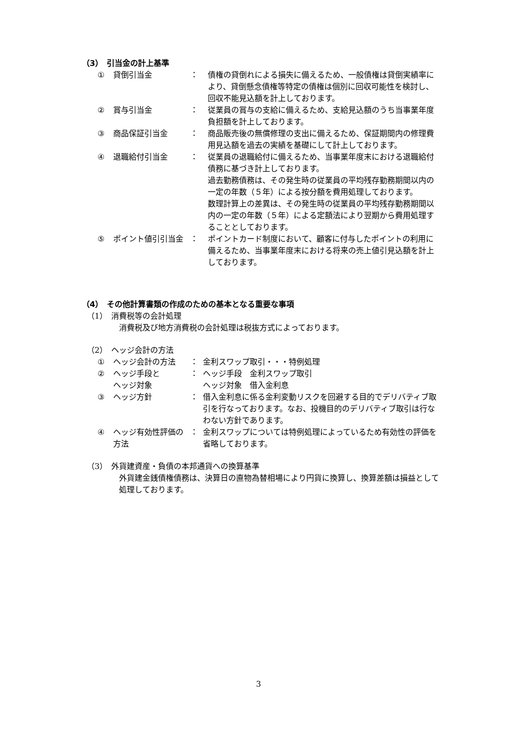（3）　引当金の計上基準
| ① | 貸倒引当金 | ： | 債権の貸倒れによる損失に備えるため、一般債権は貸倒実績率により、貸倒懸念債権等特定の債権は個別に回収可能性を検討し、回収不能見込額を計上しております。 |
| ② | 賞与引当金 | ： | 従業員の賞与の支給に備えるため、支給見込額のうち当事業年度負担額を計上しております。 |
| ③ | 商品保証引当金 | ： | 商品販売後の無償修理の支出に備えるため、保証期間内の修理費用見込額を過去の実績を基礎にして計上しております。 |
| ④ | 退職給付引当金 | ： | 従業員の退職給付に備えるため、当事業年度末における退職給付債務に基づき計上しております。 過去勤務債務は、その発生時の従業員の平均残存勤務期間以内の一定の年数（５年）による按分額を費用処理しております。 数理計算上の差異は、その発生時の従業員の平均残存勤務期間以内の一定の年数（５年）による定額法により翌期から費用処理することとしております。 |
| ⑤ | ポイント値引引当金 | ： | ポイントカード制度において、顧客に付与したポイントの利用に備えるため、当事業年度末における将来の売上値引見込額を計上しております。 |
（4）　その他計算書類の作成のための基本となる重要な事項
（1）　消費税等の会計処理
消費税及び地方消費税の会計処理は税抜方式によっております。
（2）　ヘッジ会計の方法
| ① | ヘッジ会計の方法 | ： | 金利スワップ取引・・・特例処理 |
| ② | ヘッジ手段と ヘッジ対象 | ： | ヘッジ手段 金利スワップ取引 ヘッジ対象 借入金利息 |
| ③ | ヘッジ方針 | ： | 借入金利息に係る金利変動リスクを回避する目的でデリバティブ取引を行なっております。なお、投機目的のデリバティブ取引は行なわない方針であります。 |
| ④ | ヘッジ有効性評価の方法 | ： | 金利スワップについては特例処理によっているため有効性の評価を省略しております。 |
（3）　外貨建資産・負債の本邦通貨への換算基準
外貨建金銭債権債務は、決算日の直物為替相場により円貨に換算し、換算差額は損益として処理しております。
3